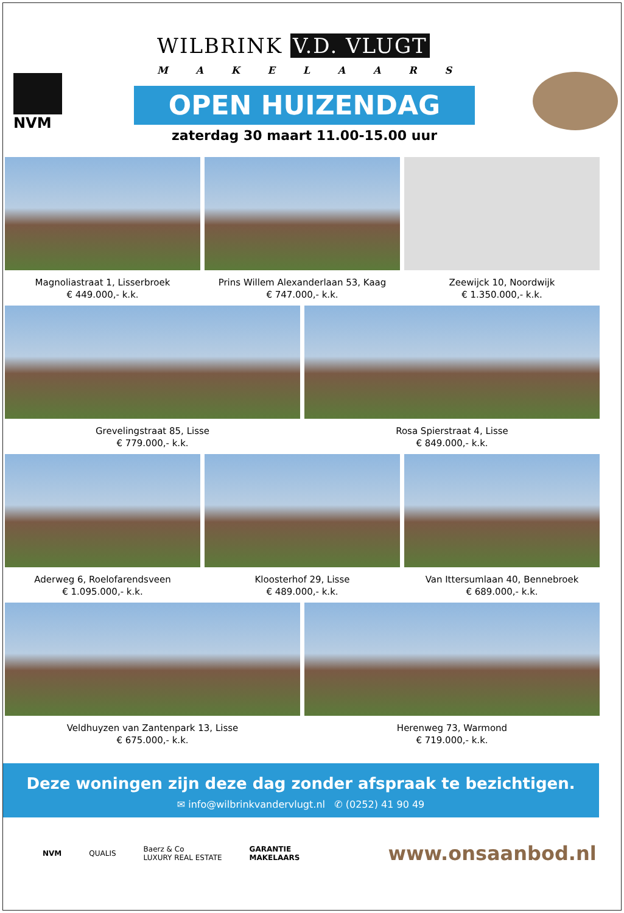NVM
WILBRINK V.D. VLUGT
MAKELAARS
OPEN HUIZENDAG
zaterdag 30 maart 11.00-15.00 uur
Magnoliastraat 1, Lisserbroek
€ 449.000,- k.k.
Prins Willem Alexanderlaan 53, Kaag
€ 747.000,- k.k.
Zeewijck 10, Noordwijk
€ 1.350.000,- k.k.
Grevelingstraat 85, Lisse
€ 779.000,- k.k.
Rosa Spierstraat 4, Lisse
€ 849.000,- k.k.
Aderweg 6, Roelofarendsveen
€ 1.095.000,- k.k.
Kloosterhof 29, Lisse
€ 489.000,- k.k.
Van Ittersumlaan 40, Bennebroek
€ 689.000,- k.k.
Veldhuyzen van Zantenpark 13, Lisse
€ 675.000,- k.k.
Herenweg 73, Warmond
€ 719.000,- k.k.
Deze woningen zijn deze dag zonder afspraak te bezichtigen.
✉ info@wilbrinkvandervlugt.nl ✆ (0252) 41 90 49
NVM QUALIS Baerz & Co
LUXURY REAL ESTATE GARANTIE
MAKELAARS www.onsaanbod.nl